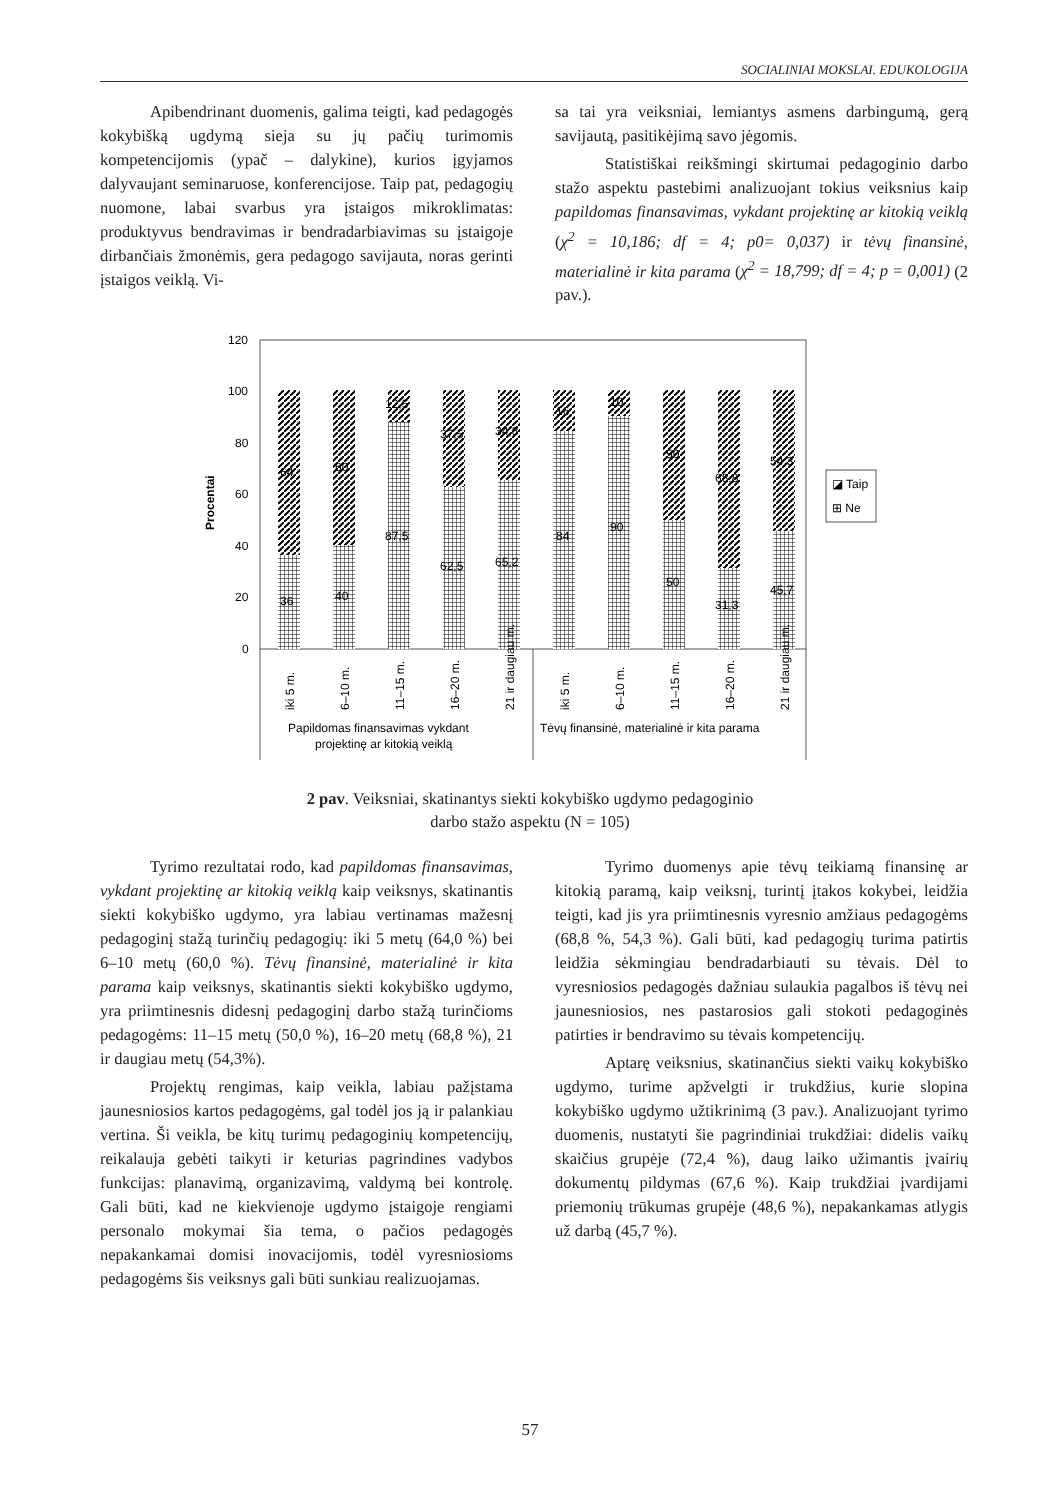SOCIALINIAI MOKSLAI. EDUKOLOGIJA
Apibendrinant duomenis, galima teigti, kad pedagogės kokybišką ugdymą sieja su jų pačių turimomis kompetencijomis (ypač – dalykine), kurios įgyjamos dalyvaujant seminaruose, konferencijose. Taip pat, pedagogių nuomone, labai svarbus yra įstaigos mikroklimatas: produktyvus bendravimas ir bendradarbiavimas su įstaigoje dirbančiais žmonėmis, gera pedagogo savijauta, noras gerinti įstaigos veiklą. Vi-
sa tai yra veiksniai, lemiantys asmens darbingumą, gerą savijautą, pasitikėjimą savo jėgomis.
Statistiškai reikšmingi skirtumai pedagoginio darbo stažo aspektu pastebimi analizuojant tokius veiksnius kaip papildomas finansavimas, vykdant projektinę ar kitokią veiklą (χ<sup>2</sup> = 10,186; df = 4; p0= 0,037) ir tėvų finansinė, materialinė ir kita parama (χ<sup>2</sup> = 18,799; df = 4; p = 0,001) (2 pav.).
120
100
80
60
40
20
0
Procentai
64
36
60
40
12,5
87,5
37,5
62,5
34,8
65,2
16
84
10
90
50
50
68,8
31,3
54,3
45,7
◪ Taip
⊞ Ne
iki 5 m.
6–10 m.
11–15 m.
16–20 m.
21 ir daugiau m.
iki 5 m.
6–10 m.
11–15 m.
16–20 m.
21 ir daugiau m.
Papildomas finansavimas vykdant
projektinę ar kitokią veiklą
Tėvų finansinė, materialinė ir kita parama
2 pav. Veiksniai, skatinantys siekti kokybiško ugdymo pedagoginio
darbo stažo aspektu (N = 105)
Tyrimo rezultatai rodo, kad papildomas finansavimas, vykdant projektinę ar kitokią veiklą kaip veiksnys, skatinantis siekti kokybiško ugdymo, yra labiau vertinamas mažesnį pedagoginį stažą turinčių pedagogių: iki 5 metų (64,0 %) bei 6–10 metų (60,0 %). Tėvų finansinė, materialinė ir kita parama kaip veiksnys, skatinantis siekti kokybiško ugdymo, yra priimtinesnis didesnį pedagoginį darbo stažą turinčioms pedagogėms: 11–15 metų (50,0 %), 16–20 metų (68,8 %), 21 ir daugiau metų (54,3%).
Projektų rengimas, kaip veikla, labiau pažįstama jaunesniosios kartos pedagogėms, gal todėl jos ją ir palankiau vertina. Ši veikla, be kitų turimų pedagoginių kompetencijų, reikalauja gebėti taikyti ir keturias pagrindines vadybos funkcijas: planavimą, organizavimą, valdymą bei kontrolę. Gali būti, kad ne kiekvienoje ugdymo įstaigoje rengiami personalo mokymai šia tema, o pačios pedagogės nepakankamai domisi inovacijomis, todėl vyresniosioms pedagogėms šis veiksnys gali būti sunkiau realizuojamas.
Tyrimo duomenys apie tėvų teikiamą finansinę ar kitokią paramą, kaip veiksnį, turintį įtakos kokybei, leidžia teigti, kad jis yra priimtinesnis vyresnio amžiaus pedagogėms (68,8 %, 54,3 %). Gali būti, kad pedagogių turima patirtis leidžia sėkmingiau bendradarbiauti su tėvais. Dėl to vyresniosios pedagogės dažniau sulaukia pagalbos iš tėvų nei jaunesniosios, nes pastarosios gali stokoti pedagoginės patirties ir bendravimo su tėvais kompetencijų.
Aptarę veiksnius, skatinančius siekti vaikų kokybiško ugdymo, turime apžvelgti ir trukdžius, kurie slopina kokybiško ugdymo užtikrinimą (3 pav.). Analizuojant tyrimo duomenis, nustatyti šie pagrindiniai trukdžiai: didelis vaikų skaičius grupėje (72,4 %), daug laiko užimantis įvairių dokumentų pildymas (67,6 %). Kaip trukdžiai įvardijami priemonių trūkumas grupėje (48,6 %), nepakankamas atlygis už darbą (45,7 %).
57